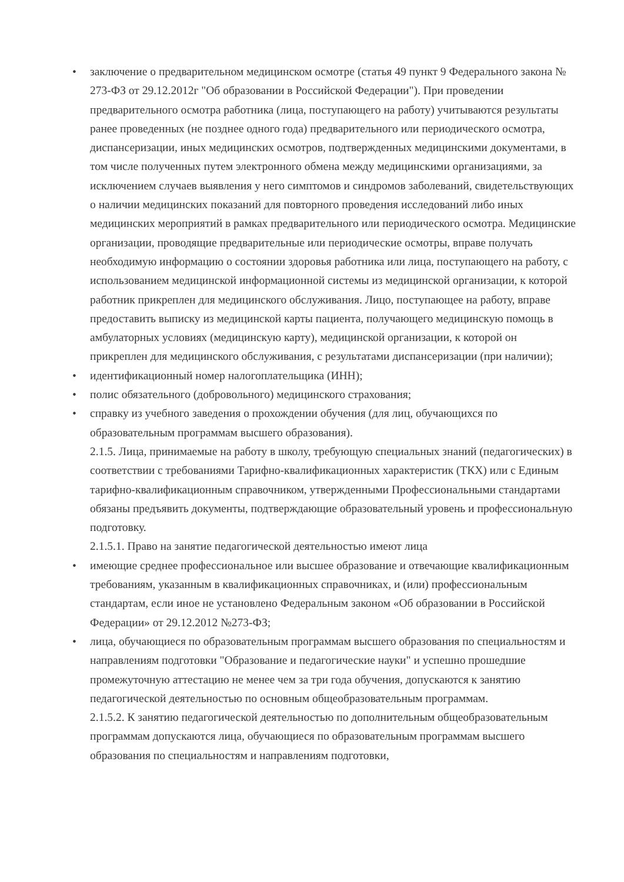• заключение о предварительном медицинском осмотре (статья 49 пункт 9 Федерального закона № 273-ФЗ от 29.12.2012г "Об образовании в Российской Федерации"). При проведении предварительного осмотра работника (лица, поступающего на работу) учитываются результаты ранее проведенных (не позднее одного года) предварительного или периодического осмотра, диспансеризации, иных медицинских осмотров, подтвержденных медицинскими документами, в том числе полученных путем электронного обмена между медицинскими организациями, за исключением случаев выявления у него симптомов и синдромов заболеваний, свидетельствующих о наличии медицинских показаний для повторного проведения исследований либо иных медицинских мероприятий в рамках предварительного или периодического осмотра. Медицинские организации, проводящие предварительные или периодические осмотры, вправе получать необходимую информацию о состоянии здоровья работника или лица, поступающего на работу, с использованием медицинской информационной системы из медицинской организации, к которой работник прикреплен для медицинского обслуживания. Лицо, поступающее на работу, вправе предоставить выписку из медицинской карты пациента, получающего медицинскую помощь в амбулаторных условиях (медицинскую карту), медицинской организации, к которой он прикреплен для медицинского обслуживания, с результатами диспансеризации (при наличии);
• идентификационный номер налогоплательщика (ИНН);
• полис обязательного (добровольного) медицинского страхования;
• справку из учебного заведения о прохождении обучения (для лиц, обучающихся по образовательным программам высшего образования).
2.1.5. Лица, принимаемые на работу в школу, требующую специальных знаний (педагогических) в соответствии с требованиями Тарифно-квалификационных характеристик (ТКХ) или с Единым тарифно-квалификационным справочником, утвержденными Профессиональными стандартами обязаны предъявить документы, подтверждающие образовательный уровень и профессиональную подготовку.
2.1.5.1. Право на занятие педагогической деятельностью имеют лица
• имеющие среднее профессиональное или высшее образование и отвечающие квалификационным требованиям, указанным в квалификационных справочниках, и (или) профессиональным стандартам, если иное не установлено Федеральным законом «Об образовании в Российской Федерации» от 29.12.2012 №273-ФЗ;
• лица, обучающиеся по образовательным программам высшего образования по специальностям и направлениям подготовки "Образование и педагогические науки" и успешно прошедшие промежуточную аттестацию не менее чем за три года обучения, допускаются к занятию педагогической деятельностью по основным общеобразовательным программам.
2.1.5.2. К занятию педагогической деятельностью по дополнительным общеобразовательным программам допускаются лица, обучающиеся по образовательным программам высшего образования по специальностям и направлениям подготовки,